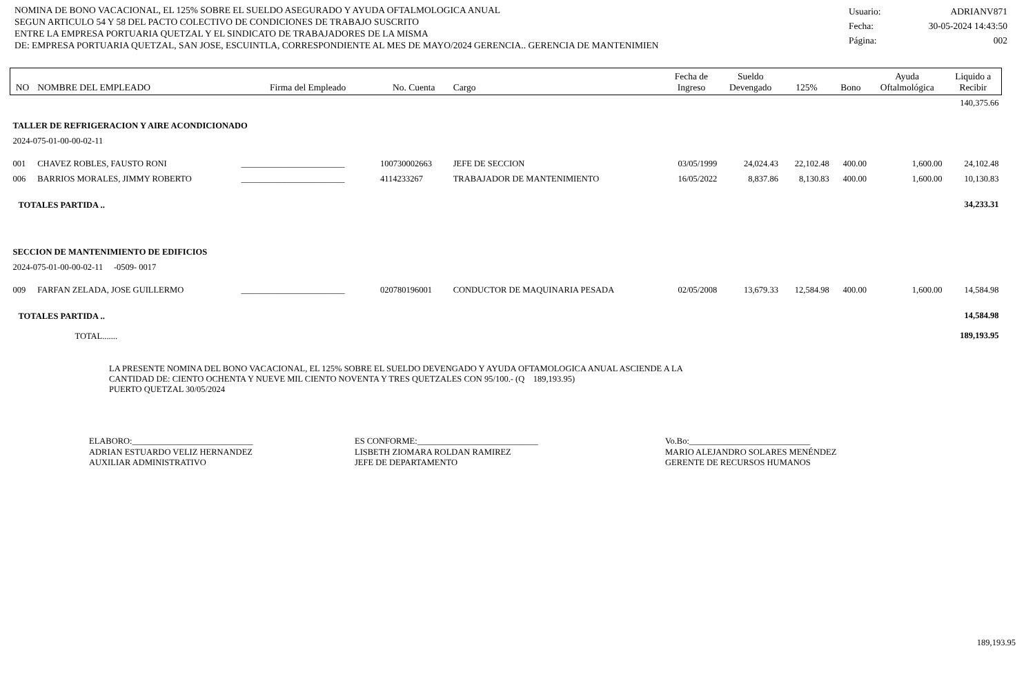NOMINA DE BONO VACACIONAL, EL 125% SOBRE EL SUELDO ASEGURADO Y AYUDA OFTALMOLOGICA ANUAL
SEGUN ARTICULO 54 Y 58 DEL PACTO COLECTIVO DE CONDICIONES DE TRABAJO SUSCRITO
ENTRE LA EMPRESA PORTUARIA QUETZAL Y EL SINDICATO DE TRABAJADORES DE LA MISMA
DE: EMPRESA PORTUARIA QUETZAL, SAN JOSE, ESCUINTLA, CORRESPONDIENTE AL MES DE MAYO/2024 GERENCIA.. GERENCIA DE MANTENIMIEN
Usuario: ADRIANV871
Fecha: 30-05-2024 14:43:50
Página: 002
| NO | NOMBRE DEL EMPLEADO | Firma del Empleado | No. Cuenta | Cargo | Fecha de Ingreso | Sueldo Devengado | 125% | Bono | Ayuda Oftalmológica | Liquido a Recibir |
| --- | --- | --- | --- | --- | --- | --- | --- | --- | --- | --- |
| | | | | | | | | | | 140,375.66 |
| TALLER DE REFRIGERACION Y AIRE ACONDICIONADO | | | | | | | | | | |
| 2024-075-01-00-00-02-11 | | | | | | | | | | |
| 001 | CHAVEZ ROBLES, FAUSTO RONI | ________________________ | 100730002663 | JEFE DE SECCION | 03/05/1999 | 24,024.43 | 22,102.48 | 400.00 | 1,600.00 | 24,102.48 |
| 006 | BARRIOS MORALES, JIMMY ROBERTO | ________________________ | 4114233267 | TRABAJADOR DE MANTENIMIENTO | 16/05/2022 | 8,837.86 | 8,130.83 | 400.00 | 1,600.00 | 10,130.83 |
| TOTALES PARTIDA .. | | | | | | | | | | 34,233.31 |
| SECCION DE MANTENIMIENTO DE EDIFICIOS | | | | | | | | | | |
| 2024-075-01-00-00-02-11 -0509- 0017 | | | | | | | | | | |
| 009 | FARFAN ZELADA, JOSE GUILLERMO | ________________________ | 020780196001 | CONDUCTOR DE MAQUINARIA PESADA | 02/05/2008 | 13,679.33 | 12,584.98 | 400.00 | 1,600.00 | 14,584.98 |
| TOTALES PARTIDA .. | | | | | | | | | | 14,584.98 |
| TOTAL....... | | | | | | | | | | 189,193.95 |
LA PRESENTE NOMINA DEL BONO VACACIONAL, EL 125% SOBRE EL SUELDO DEVENGADO Y AYUDA OFTAMOLOGICA ANUAL ASCIENDE A LA
CANTIDAD DE: CIENTO OCHENTA Y NUEVE MIL CIENTO NOVENTA Y TRES QUETZALES CON 95/100.- (Q 189,193.95)
PUERTO QUETZAL 30/05/2024
ELABORO:____________________________
ADRIAN ESTUARDO VELIZ HERNANDEZ
AUXILIAR ADMINISTRATIVO
ES CONFORME:____________________________
LISBETH ZIOMARA ROLDAN RAMIREZ
JEFE DE DEPARTAMENTO
Vo.Bo:____________________________
MARIO ALEJANDRO SOLARES MENÉNDEZ
GERENTE DE RECURSOS HUMANOS
189,193.95